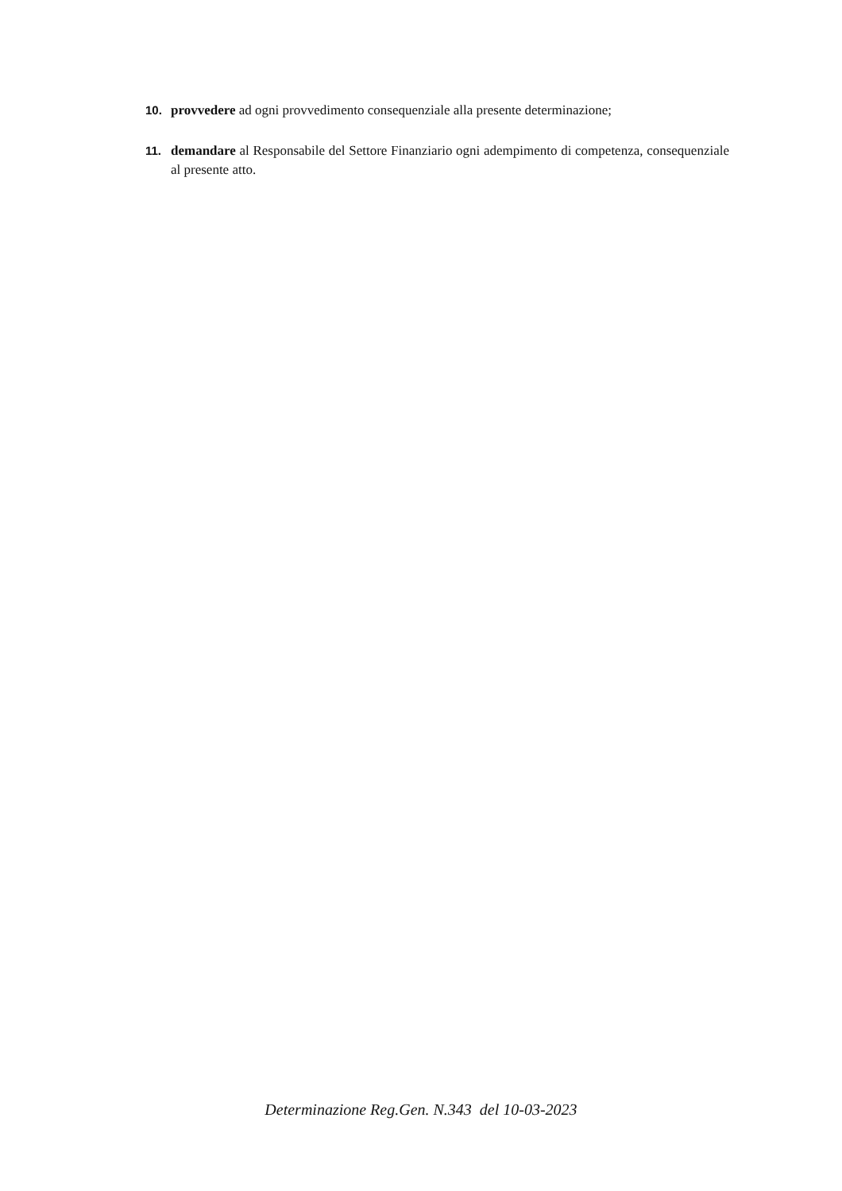10. provvedere ad ogni provvedimento consequenziale alla presente determinazione;
11. demandare al Responsabile del Settore Finanziario ogni adempimento di competenza, consequenziale al presente atto.
Determinazione Reg.Gen. N.343 del 10-03-2023